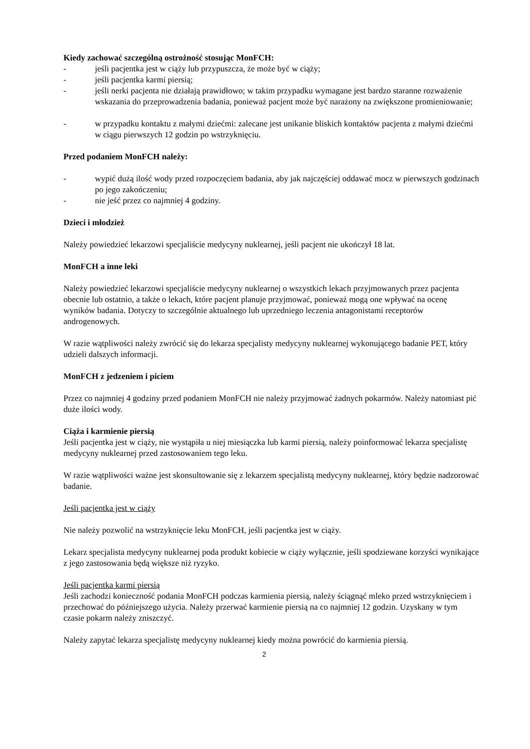Kiedy zachować szczególną ostrożność stosując MonFCH:
- jeśli pacjentka jest w ciąży lub przypuszcza, że może być w ciąży;
- jeśli pacjentka karmi piersią;
- jeśli nerki pacjenta nie działają prawidłowo; w takim przypadku wymagane jest bardzo staranne rozważenie wskazania do przeprowadzenia badania, ponieważ pacjent może być narażony na zwiększone promieniowanie;
- w przypadku kontaktu z małymi dziećmi: zalecane jest unikanie bliskich kontaktów pacjenta z małymi dziećmi w ciągu pierwszych 12 godzin po wstrzyknięciu.
Przed podaniem MonFCH należy:
- wypić dużą ilość wody przed rozpoczęciem badania, aby jak najczęściej oddawać mocz w pierwszych godzinach po jego zakończeniu;
- nie jeść przez co najmniej 4 godziny.
Dzieci i młodzież
Należy powiedzieć lekarzowi specjaliście medycyny nuklearnej, jeśli pacjent nie ukończył 18 lat.
MonFCH a inne leki
Należy powiedzieć lekarzowi specjaliście medycyny nuklearnej o wszystkich lekach przyjmowanych przez pacjenta obecnie lub ostatnio, a także o lekach, które pacjent planuje przyjmować, ponieważ mogą one wpływać na ocenę wyników badania. Dotyczy to szczególnie aktualnego lub uprzedniego leczenia antagonistami receptorów androgenowych.
W razie wątpliwości należy zwrócić się do lekarza specjalisty medycyny nuklearnej wykonującego badanie PET, który udzieli dalszych informacji.
MonFCH z jedzeniem i piciem
Przez co najmniej 4 godziny przed podaniem MonFCH nie należy przyjmować żadnych pokarmów. Należy natomiast pić duże ilości wody.
Ciąża i karmienie piersią
Jeśli pacjentka jest w ciąży, nie wystąpiła u niej miesiączka lub karmi piersią, należy poinformować lekarza specjalistę medycyny nuklearnej przed zastosowaniem tego leku.
W razie wątpliwości ważne jest skonsultowanie się z lekarzem specjalistą medycyny nuklearnej, który będzie nadzorować badanie.
Jeśli pacjentka jest w ciąży
Nie należy pozwolić na wstrzyknięcie leku MonFCH, jeśli pacjentka jest w ciąży.
Lekarz specjalista medycyny nuklearnej poda produkt kobiecie w ciąży wyłącznie, jeśli spodziewane korzyści wynikające z jego zastosowania będą większe niż ryzyko.
Jeśli pacjentka karmi piersią
Jeśli zachodzi konieczność podania MonFCH podczas karmienia piersią, należy ściągnąć mleko przed wstrzyknięciem i przechować do późniejszego użycia. Należy przerwać karmienie piersią na co najmniej 12 godzin. Uzyskany w tym czasie pokarm należy zniszczyć.
Należy zapytać lekarza specjalistę medycyny nuklearnej kiedy można powrócić do karmienia piersią.
2